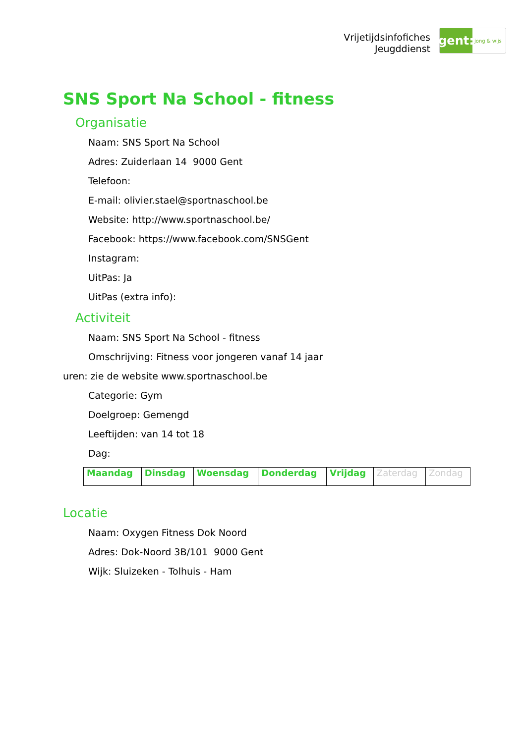Vrijetijdsinfofiches
Jeugddienst
gent:
jong & wijs
SNS Sport Na School - fitness
Organisatie
Naam: SNS Sport Na School
Adres: Zuiderlaan 14 9000 Gent
Telefoon:
E-mail: olivier.stael@sportnaschool.be
Website: http://www.sportnaschool.be/
Facebook: https://www.facebook.com/SNSGent
Instagram:
UitPas: Ja
UitPas (extra info):
Activiteit
Naam: SNS Sport Na School - fitness
Omschrijving: Fitness voor jongeren vanaf 14 jaar
uren: zie de website www.sportnaschool.be
Categorie: Gym
Doelgroep: Gemengd
Leeftijden: van 14 tot 18
Dag:
| Maandag | Dinsdag | Woensdag | Donderdag | Vrijdag | Zaterdag | Zondag |
Locatie
Naam: Oxygen Fitness Dok Noord
Adres: Dok-Noord 3B/101 9000 Gent
Wijk: Sluizeken - Tolhuis - Ham